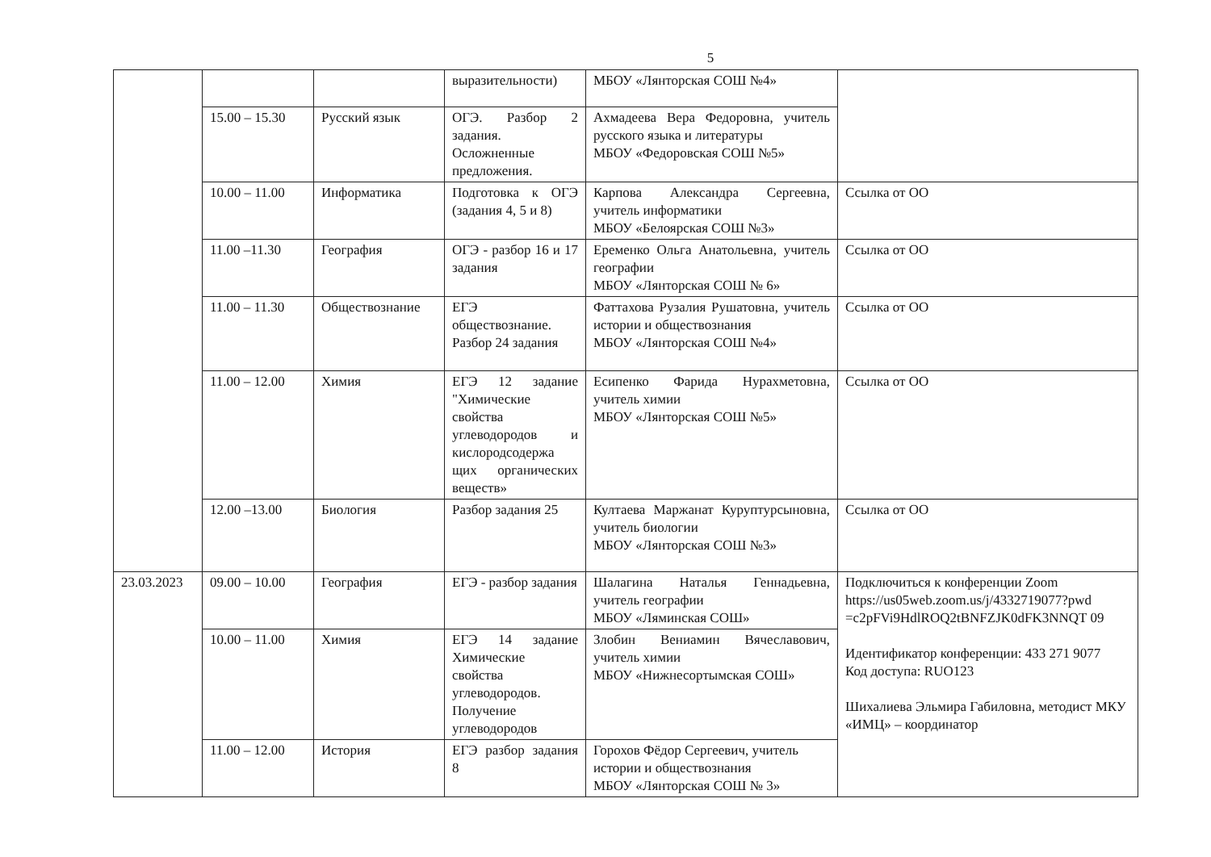5
| | | | выразительности) | МБОУ «Лянторская СОШ №4» | |
| | 15.00 – 15.30 | Русский язык | ОГЭ. Разбор 2 задания. Осложненные предложения. | Ахмадеева Вера Федоровна, учитель русского языка и литературы МБОУ «Федоровская СОШ №5» | |
| | 10.00 – 11.00 | Информатика | Подготовка к ОГЭ (задания 4, 5 и 8) | Карпова Александра Сергеевна, учитель информатики МБОУ «Белоярская СОШ №3» | Ссылка от ОО |
| | 11.00 –11.30 | География | ОГЭ - разбор 16 и 17 задания | Еременко Ольга Анатольевна, учитель географии МБОУ «Лянторская СОШ № 6» | Ссылка от ОО |
| | 11.00 – 11.30 | Обществознание | ЕГЭ обществознание. Разбор 24 задания | Фаттахова Рузалия Рушатовна, учитель истории и обществознания МБОУ «Лянторская СОШ №4» | Ссылка от ОО |
| | 11.00 – 12.00 | Химия | ЕГЭ 12 задание "Химические свойства углеводородов и кислородсодержа щих органических веществ» | Есипенко Фарида Нурахметовна, учитель химии МБОУ «Лянторская СОШ №5» | Ссылка от ОО |
| | 12.00 –13.00 | Биология | Разбор задания 25 | Култаева Маржанат Куруптурсыновна, учитель биологии МБОУ «Лянторская СОШ №3» | Ссылка от ОО |
| 23.03.2023 | 09.00 – 10.00 | География | ЕГЭ - разбор задания | Шалагина Наталья Геннадьевна, учитель географии МБОУ «Ляминская СОШ» | Подключиться к конференции Zoom https://us05web.zoom.us/j/4332719077?pwd =c2pFVi9HdlROQ2tBNFZJK0dFK3NNQT 09 Идентификатор конференции: 433 271 9077 Код доступа: RUO123 Шихалиева Эльмира Габиловна, методист МКУ «ИМЦ» – координатор |
| | 10.00 – 11.00 | Химия | ЕГЭ 14 задание Химические свойства углеводородов. Получение углеводородов | Злобин Вениамин Вячеславович, учитель химии МБОУ «Нижнесортымская СОШ» | |
| | 11.00 – 12.00 | История | ЕГЭ разбор задания 8 | Горохов Фёдор Сергеевич, учитель истории и обществознания МБОУ «Лянторская СОШ № 3» | |